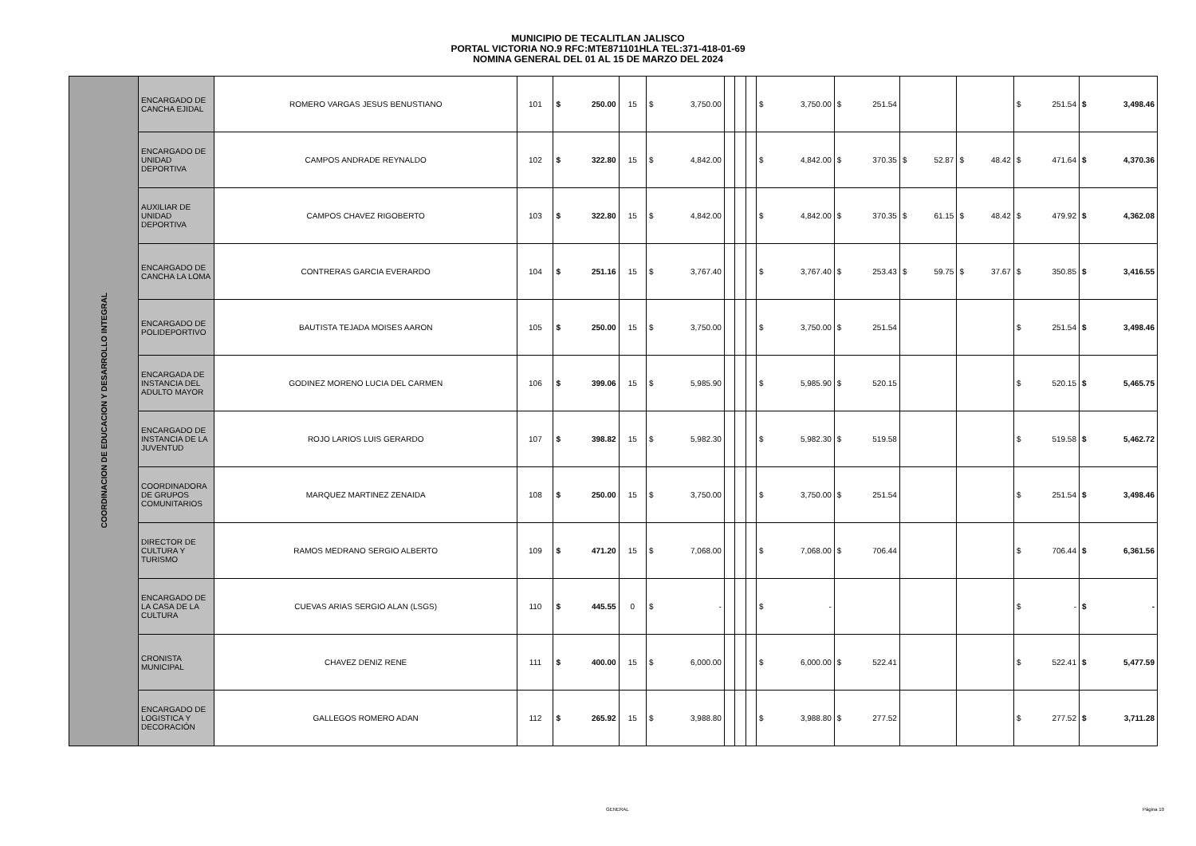MUNICIPIO DE TECALITLAN JALISCO
PORTAL VICTORIA NO.9 RFC:MTE871101HLA TEL:371-418-01-69
NOMINA GENERAL DEL 01 AL 15 DE MARZO DEL 2024
| COORDINACION DE EDUCACION Y DESARROLLO INTEGRAL | ENCARGADO DE CANCHA EJIDAL | ROMERO VARGAS JESUS BENUSTIANO | 101 | $ 250.00 | 15 | $ 3,750.00 | | | | $ 3,750.00 | $ 251.54 | | | $ 251.54 | $ 3,498.46 |
| | ENCARGADO DE UNIDAD DEPORTIVA | CAMPOS ANDRADE REYNALDO | 102 | $ 322.80 | 15 | $ 4,842.00 | | | | $ 4,842.00 | $ 370.35 | $ 52.87 | $ 48.42 | $ 471.64 | $ 4,370.36 |
| | AUXILIAR DE UNIDAD DEPORTIVA | CAMPOS CHAVEZ RIGOBERTO | 103 | $ 322.80 | 15 | $ 4,842.00 | | | | $ 4,842.00 | $ 370.35 | $ 61.15 | $ 48.42 | $ 479.92 | $ 4,362.08 |
| | ENCARGADO DE CANCHA LA LOMA | CONTRERAS GARCIA EVERARDO | 104 | $ 251.16 | 15 | $ 3,767.40 | | | | $ 3,767.40 | $ 253.43 | $ 59.75 | $ 37.67 | $ 350.85 | $ 3,416.55 |
| | ENCARGADO DE POLIDEPORTIVO | BAUTISTA TEJADA MOISES AARON | 105 | $ 250.00 | 15 | $ 3,750.00 | | | | $ 3,750.00 | $ 251.54 | | | $ 251.54 | $ 3,498.46 |
| | ENCARGADA DE INSTANCIA DEL ADULTO MAYOR | GODINEZ MORENO LUCIA DEL CARMEN | 106 | $ 399.06 | 15 | $ 5,985.90 | | | | $ 5,985.90 | $ 520.15 | | | $ 520.15 | $ 5,465.75 |
| | ENCARGADO DE INSTANCIA DE LA JUVENTUD | ROJO LARIOS LUIS GERARDO | 107 | $ 398.82 | 15 | $ 5,982.30 | | | | $ 5,982.30 | $ 519.58 | | | $ 519.58 | $ 5,462.72 |
| | COORDINADORA DE GRUPOS COMUNITARIOS | MARQUEZ MARTINEZ ZENAIDA | 108 | $ 250.00 | 15 | $ 3,750.00 | | | | $ 3,750.00 | $ 251.54 | | | $ 251.54 | $ 3,498.46 |
| | DIRECTOR DE CULTURA Y TURISMO | RAMOS MEDRANO SERGIO ALBERTO | 109 | $ 471.20 | 15 | $ 7,068.00 | | | | $ 7,068.00 | $ 706.44 | | | $ 706.44 | $ 6,361.56 |
| | ENCARGADO DE LA CASA DE LA CULTURA | CUEVAS ARIAS SERGIO ALAN (LSGS) | 110 | $ 445.55 | 0 | $ - | | | | $ - | | | | $ - | $ - |
| | CRONISTA MUNICIPAL | CHAVEZ DENIZ RENE | 111 | $ 400.00 | 15 | $ 6,000.00 | | | | $ 6,000.00 | $ 522.41 | | | $ 522.41 | $ 5,477.59 |
| | ENCARGADO DE LOGISTICA Y DECORACIÓN | GALLEGOS ROMERO ADAN | 112 | $ 265.92 | 15 | $ 3,988.80 | | | | $ 3,988.80 | $ 277.52 | | | $ 277.52 | $ 3,711.28 |
GENERAL Página 10